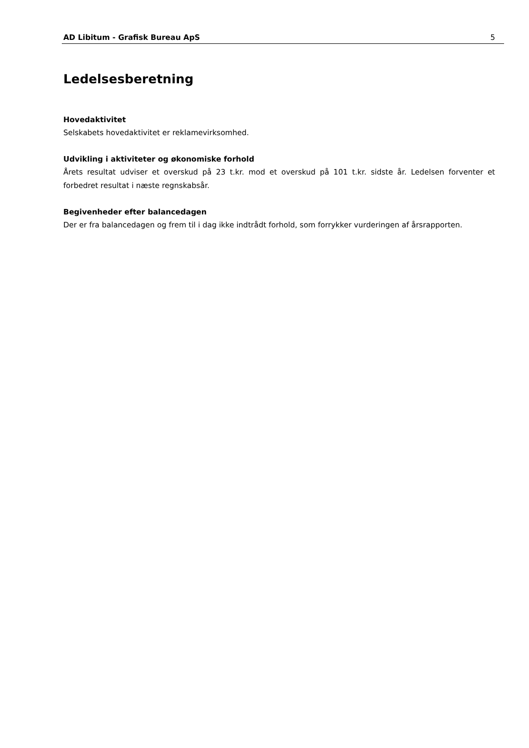AD Libitum - Grafisk Bureau ApS 5
Ledelsesberetning
Hovedaktivitet
Selskabets hovedaktivitet er reklamevirksomhed.
Udvikling i aktiviteter og økonomiske forhold
Årets resultat udviser et overskud på 23 t.kr. mod et overskud på 101 t.kr. sidste år. Ledelsen forventer et forbedret resultat i næste regnskabsår.
Begivenheder efter balancedagen
Der er fra balancedagen og frem til i dag ikke indtrådt forhold, som forrykker vurderingen af årsrapporten.